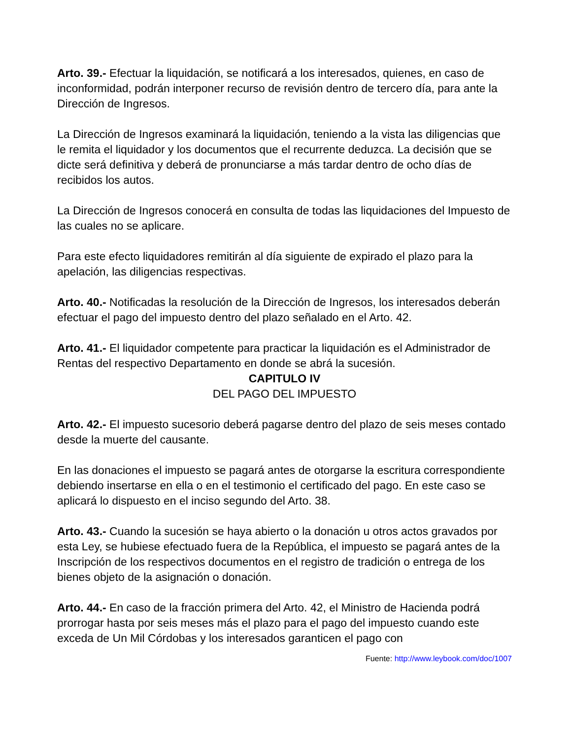Arto. 39.- Efectuar la liquidación, se notificará a los interesados, quienes, en caso de inconformidad, podrán interponer recurso de revisión dentro de tercero día, para ante la Dirección de Ingresos.
La Dirección de Ingresos examinará la liquidación, teniendo a la vista las diligencias que le remita el liquidador y los documentos que el recurrente deduzca. La decisión que se dicte será definitiva y deberá de pronunciarse a más tardar dentro de ocho días de recibidos los autos.
La Dirección de Ingresos conocerá en consulta de todas las liquidaciones del Impuesto de las cuales no se aplicare.
Para este efecto liquidadores remitirán al día siguiente de expirado el plazo para la apelación, las diligencias respectivas.
Arto. 40.- Notificadas la resolución de la Dirección de Ingresos, los interesados deberán efectuar el pago del impuesto dentro del plazo señalado en el Arto. 42.
Arto. 41.- El liquidador competente para practicar la liquidación es el Administrador de Rentas del respectivo Departamento en donde se abrá la sucesión.
CAPITULO IV
DEL PAGO DEL IMPUESTO
Arto. 42.- El impuesto sucesorio deberá pagarse dentro del plazo de seis meses contado desde la muerte del causante.
En las donaciones el impuesto se pagará antes de otorgarse la escritura correspondiente debiendo insertarse en ella o en el testimonio el certificado del pago. En este caso se aplicará lo dispuesto en el inciso segundo del Arto. 38.
Arto. 43.- Cuando la sucesión se haya abierto o la donación u otros actos gravados por esta Ley, se hubiese efectuado fuera de la República, el impuesto se pagará antes de la Inscripción de los respectivos documentos en el registro de tradición o entrega de los bienes objeto de la asignación o donación.
Arto. 44.- En caso de la fracción primera del Arto. 42, el Ministro de Hacienda podrá prorrogar hasta por seis meses más el plazo para el pago del impuesto cuando este exceda de Un Mil Córdobas y los interesados garanticen el pago con
Fuente: http://www.leybook.com/doc/1007